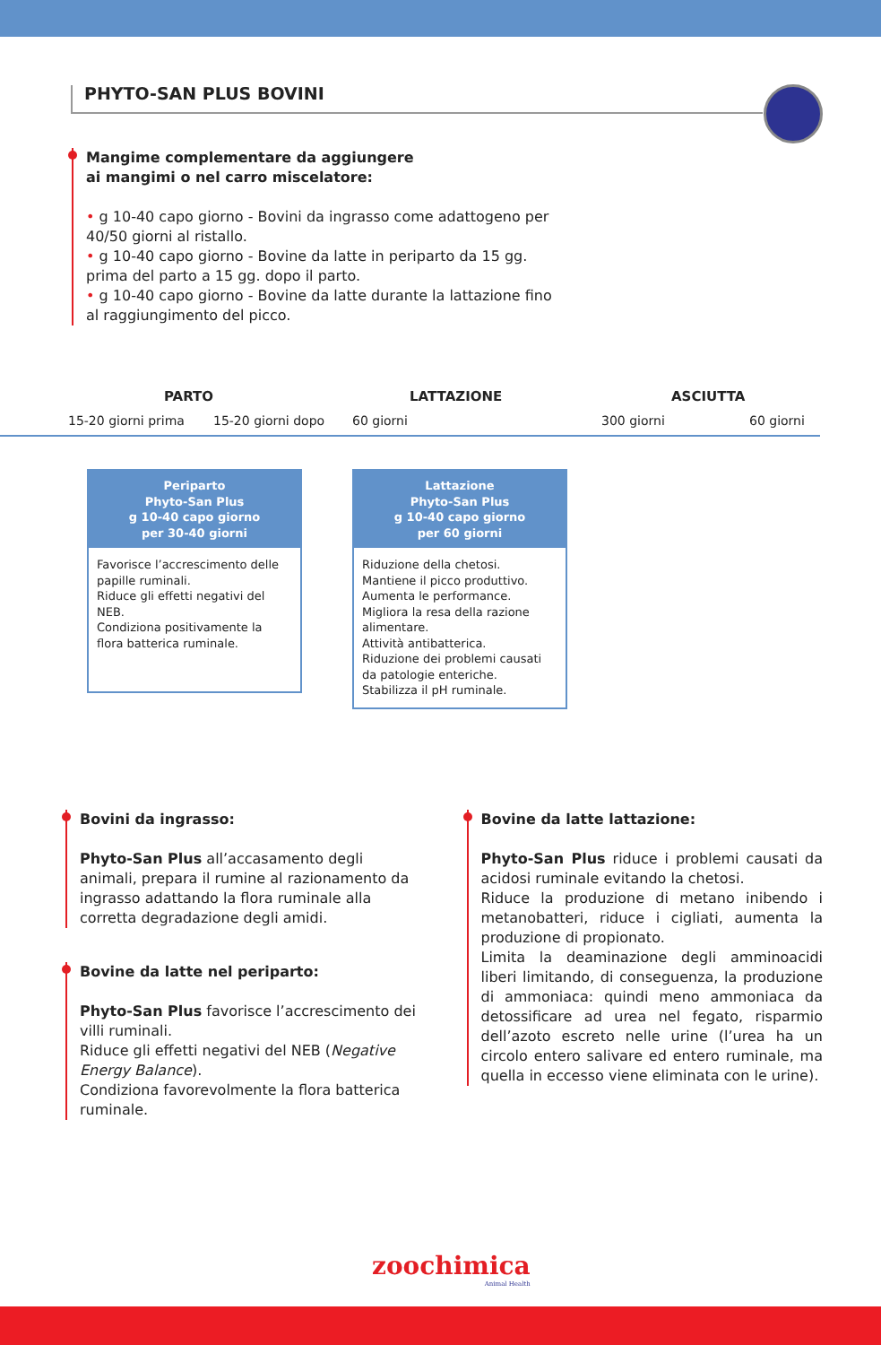PHYTO-SAN PLUS BOVINI
Mangime complementare da aggiungere
ai mangimi o nel carro miscelatore:
• g 10-40 capo giorno - Bovini da ingrasso come adattogeno per 40/50 giorni al ristallo.
• g 10-40 capo giorno - Bovine da latte in periparto da 15 gg. prima del parto a 15 gg. dopo il parto.
• g 10-40 capo giorno - Bovine da latte durante la lattazione fino al raggiungimento del picco.
PARTO LATTAZIONE ASCIUTTA
15-20 giorni prima 15-20 giorni dopo 60 giorni 300 giorni 60 giorni
Periparto
Phyto-San Plus
g 10-40 capo giorno
per 30-40 giorni
Favorisce l’accrescimento delle papille ruminali.
Riduce gli effetti negativi del NEB.
Condiziona positivamente la flora batterica ruminale.
Lattazione
Phyto-San Plus
g 10-40 capo giorno
per 60 giorni
Riduzione della chetosi.
Mantiene il picco produttivo.
Aumenta le performance.
Migliora la resa della razione alimentare.
Attività antibatterica.
Riduzione dei problemi causati da patologie enteriche.
Stabilizza il pH ruminale.
Bovini da ingrasso:
Phyto-San Plus all’accasamento degli animali, prepara il rumine al razionamento da ingrasso adattando la flora ruminale alla corretta degradazione degli amidi.
Bovine da latte nel periparto:
Phyto-San Plus favorisce l’accrescimento dei villi ruminali.
Riduce gli effetti negativi del NEB (Negative Energy Balance).
Condiziona favorevolmente la flora batterica ruminale.
Bovine da latte lattazione:
Phyto-San Plus riduce i problemi causati da acidosi ruminale evitando la chetosi.
Riduce la produzione di metano inibendo i metanobatteri, riduce i cigliati, aumenta la produzione di propionato.
Limita la deaminazione degli amminoacidi liberi limitando, di conseguenza, la produzione di ammoniaca: quindi meno ammoniaca da detossificare ad urea nel fegato, risparmio dell’azoto escreto nelle urine (l’urea ha un circolo entero salivare ed entero ruminale, ma quella in eccesso viene eliminata con le urine).
zoochimica
Animal Health